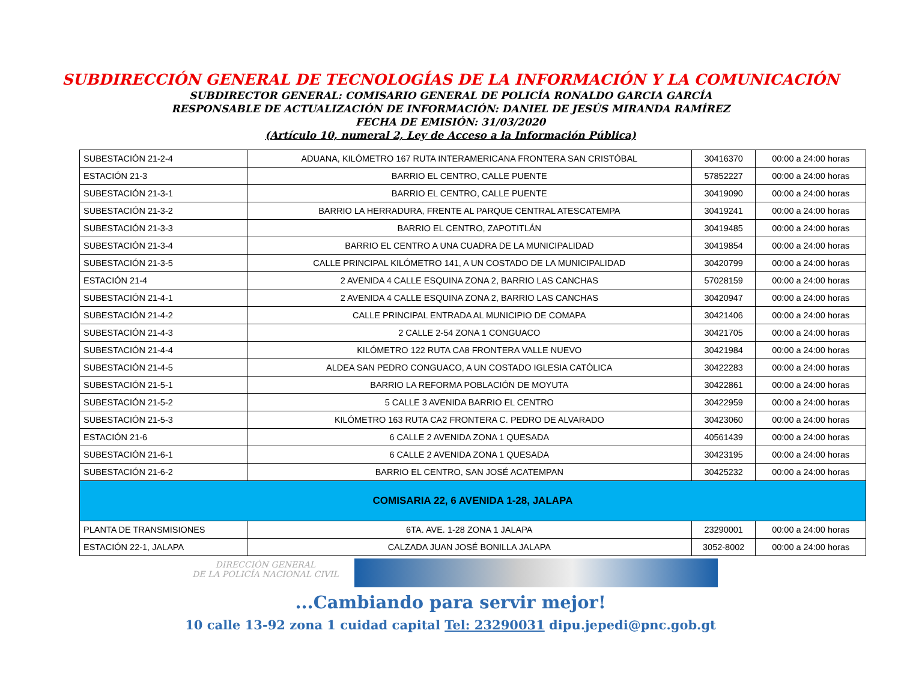SUBDIRECCIÓN GENERAL DE TECNOLOGÍAS DE LA INFORMACIÓN Y LA COMUNICACIÓN
SUBDIRECTOR GENERAL: COMISARIO GENERAL DE POLICÍA RONALDO GARCIA GARCÍA
RESPONSABLE DE ACTUALIZACIÓN DE INFORMACIÓN: DANIEL DE JESÚS MIRANDA RAMÍREZ
FECHA DE EMISIÓN: 31/03/2020
(Artículo 10, numeral 2, Ley de Acceso a la Información Pública)
| SUBESTACIÓN 21-2-4 | ADUANA, KILÓMETRO 167 RUTA INTERAMERICANA FRONTERA SAN CRISTÓBAL | 30416370 | 00:00 a 24:00 horas |
| ESTACIÓN 21-3 | BARRIO EL CENTRO, CALLE PUENTE | 57852227 | 00:00 a 24:00 horas |
| SUBESTACIÓN 21-3-1 | BARRIO EL CENTRO, CALLE PUENTE | 30419090 | 00:00 a 24:00 horas |
| SUBESTACIÓN 21-3-2 | BARRIO LA HERRADURA, FRENTE AL PARQUE CENTRAL ATESCATEMPA | 30419241 | 00:00 a 24:00 horas |
| SUBESTACIÓN 21-3-3 | BARRIO EL CENTRO, ZAPOTITLÁN | 30419485 | 00:00 a 24:00 horas |
| SUBESTACIÓN 21-3-4 | BARRIO EL CENTRO A UNA CUADRA DE LA MUNICIPALIDAD | 30419854 | 00:00 a 24:00 horas |
| SUBESTACIÓN 21-3-5 | CALLE PRINCIPAL KILÓMETRO 141, A UN COSTADO DE LA MUNICIPALIDAD | 30420799 | 00:00 a 24:00 horas |
| ESTACIÓN 21-4 | 2 AVENIDA 4 CALLE ESQUINA ZONA 2, BARRIO LAS CANCHAS | 57028159 | 00:00 a 24:00 horas |
| SUBESTACIÓN 21-4-1 | 2 AVENIDA 4 CALLE ESQUINA ZONA 2, BARRIO LAS CANCHAS | 30420947 | 00:00 a 24:00 horas |
| SUBESTACIÓN 21-4-2 | CALLE PRINCIPAL ENTRADA AL MUNICIPIO DE COMAPA | 30421406 | 00:00 a 24:00 horas |
| SUBESTACIÓN 21-4-3 | 2 CALLE 2-54 ZONA 1 CONGUACO | 30421705 | 00:00 a 24:00 horas |
| SUBESTACIÓN 21-4-4 | KILÓMETRO 122 RUTA CA8 FRONTERA VALLE NUEVO | 30421984 | 00:00 a 24:00 horas |
| SUBESTACIÓN 21-4-5 | ALDEA SAN PEDRO CONGUACO, A UN COSTADO IGLESIA CATÓLICA | 30422283 | 00:00 a 24:00 horas |
| SUBESTACIÓN 21-5-1 | BARRIO LA REFORMA POBLACIÓN DE MOYUTA | 30422861 | 00:00 a 24:00 horas |
| SUBESTACIÓN 21-5-2 | 5 CALLE 3 AVENIDA BARRIO EL CENTRO | 30422959 | 00:00 a 24:00 horas |
| SUBESTACIÓN 21-5-3 | KILÓMETRO 163 RUTA CA2 FRONTERA C. PEDRO DE ALVARADO | 30423060 | 00:00 a 24:00 horas |
| ESTACIÓN 21-6 | 6 CALLE 2 AVENIDA ZONA 1 QUESADA | 40561439 | 00:00 a 24:00 horas |
| SUBESTACIÓN 21-6-1 | 6 CALLE 2 AVENIDA ZONA 1 QUESADA | 30423195 | 00:00 a 24:00 horas |
| SUBESTACIÓN 21-6-2 | BARRIO EL CENTRO, SAN JOSÉ ACATEMPAN | 30425232 | 00:00 a 24:00 horas |
| COMISARIA 22, 6 AVENIDA 1-28, JALAPA | | | |
| PLANTA DE TRANSMISIONES | 6TA. AVE. 1-28 ZONA 1 JALAPA | 23290001 | 00:00 a 24:00 horas |
| ESTACIÓN 22-1, JALAPA | CALZADA JUAN JOSÉ BONILLA JALAPA | 3052-8002 | 00:00 a 24:00 horas |
DIRECCIÓN GENERAL
DE LA POLICÍA NACIONAL CIVIL
...Cambiando para servir mejor!
10 calle 13-92 zona 1 cuidad capital Tel: 23290031 dipu.jepedi@pnc.gob.gt